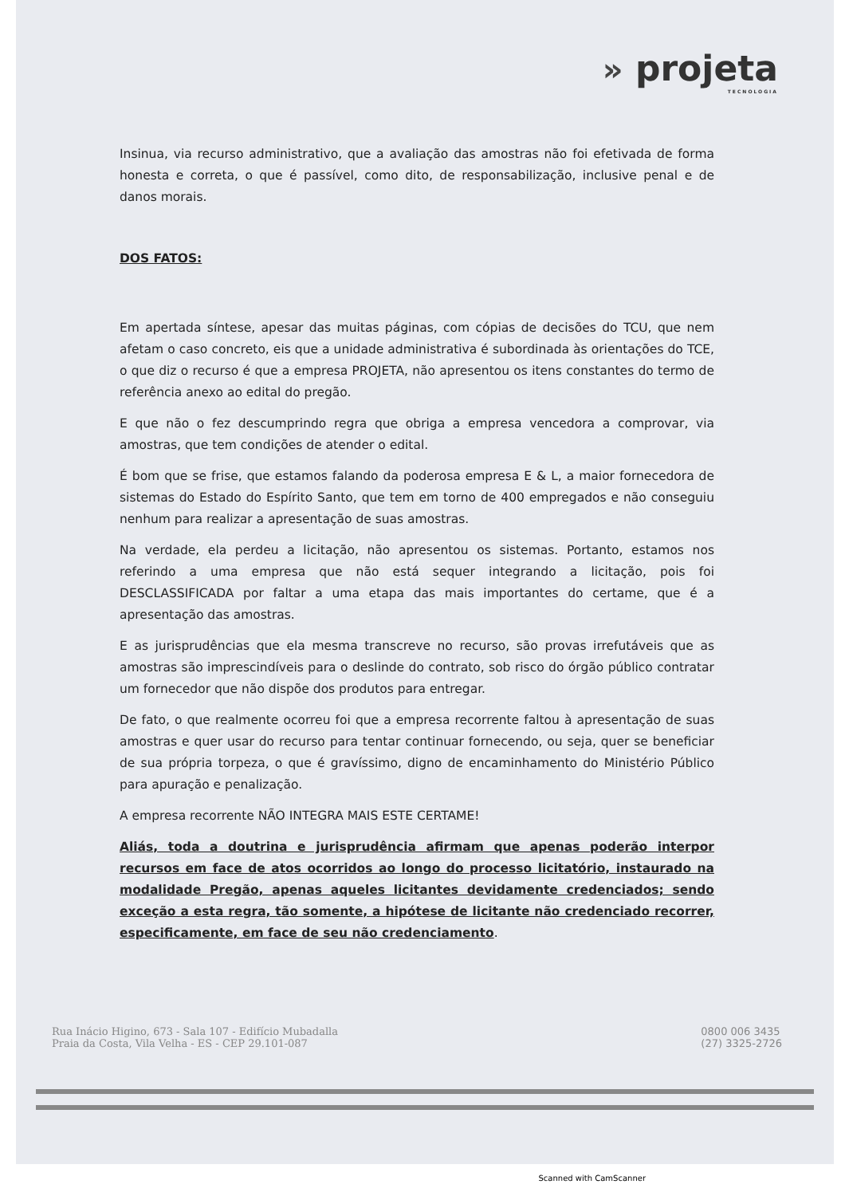» projeta
TECNOLOGIA
Insinua, via recurso administrativo, que a avaliação das amostras não foi efetivada de forma honesta e correta, o que é passível, como dito, de responsabilização, inclusive penal e de danos morais.
DOS FATOS:
Em apertada síntese, apesar das muitas páginas, com cópias de decisões do TCU, que nem afetam o caso concreto, eis que a unidade administrativa é subordinada às orientações do TCE, o que diz o recurso é que a empresa PROJETA, não apresentou os itens constantes do termo de referência anexo ao edital do pregão.
E que não o fez descumprindo regra que obriga a empresa vencedora a comprovar, via amostras, que tem condições de atender o edital.
É bom que se frise, que estamos falando da poderosa empresa E & L, a maior fornecedora de sistemas do Estado do Espírito Santo, que tem em torno de 400 empregados e não conseguiu nenhum para realizar a apresentação de suas amostras.
Na verdade, ela perdeu a licitação, não apresentou os sistemas. Portanto, estamos nos referindo a uma empresa que não está sequer integrando a licitação, pois foi DESCLASSIFICADA por faltar a uma etapa das mais importantes do certame, que é a apresentação das amostras.
E as jurisprudências que ela mesma transcreve no recurso, são provas irrefutáveis que as amostras são imprescindíveis para o deslinde do contrato, sob risco do órgão público contratar um fornecedor que não dispõe dos produtos para entregar.
De fato, o que realmente ocorreu foi que a empresa recorrente faltou à apresentação de suas amostras e quer usar do recurso para tentar continuar fornecendo, ou seja, quer se beneficiar de sua própria torpeza, o que é gravíssimo, digno de encaminhamento do Ministério Público para apuração e penalização.
A empresa recorrente NÃO INTEGRA MAIS ESTE CERTAME!
Aliás, toda a doutrina e jurisprudência afirmam que apenas poderão interpor recursos em face de atos ocorridos ao longo do processo licitatório, instaurado na modalidade Pregão, apenas aqueles licitantes devidamente credenciados; sendo exceção a esta regra, tão somente, a hipótese de licitante não credenciado recorrer, especificamente, em face de seu não credenciamento.
Rua Inácio Higino, 673 - Sala 107 - Edifício Mubadalla
Praia da Costa, Vila Velha - ES - CEP 29.101-087
0800 006 3435
(27) 3325-2726
Scanned with CamScanner